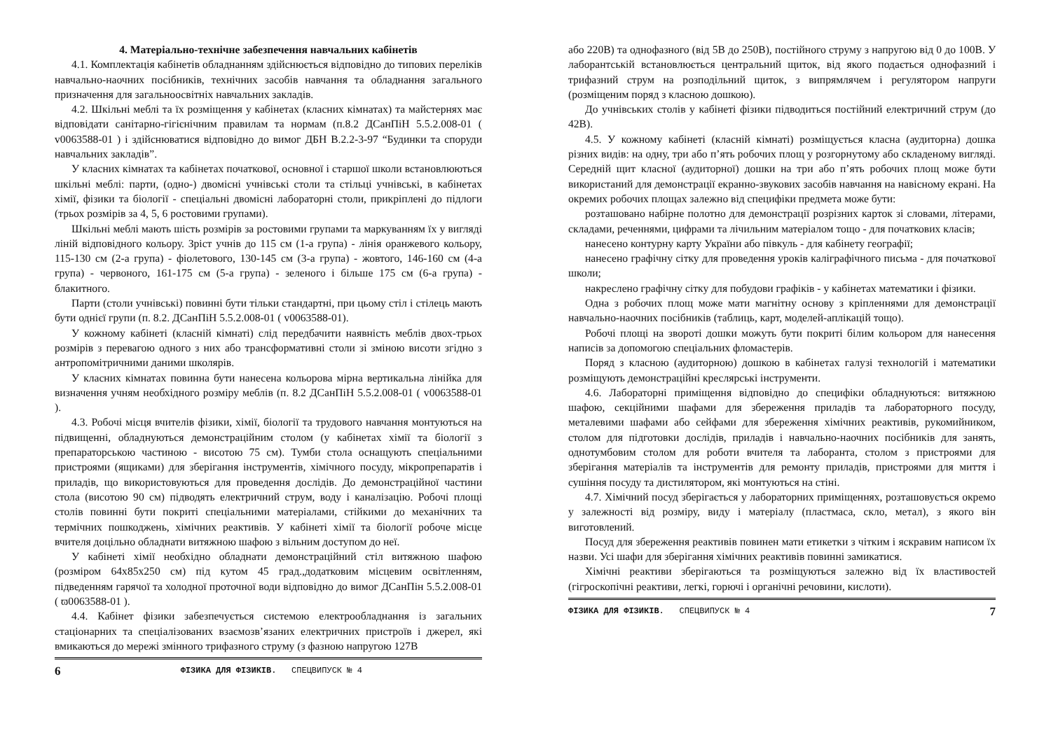4. Матеріально-технічне забезпечення навчальних кабінетів
4.1. Комплектація кабінетів обладнанням здійснюється відповідно до типових переліків навчально-наочних посібників, технічних засобів навчання та обладнання загального призначення для загальноосвітніх навчальних закладів.
4.2. Шкільні меблі та їх розміщення у кабінетах (класних кімнатах) та майстернях має відповідати санітарно-гігієнічним правилам та нормам (п.8.2 ДСанПіН 5.5.2.008-01 ( v0063588-01 ) і здійснюватися відповідно до вимог ДБН В.2.2-3-97 “Будинки та споруди навчальних закладів”.
У класних кімнатах та кабінетах початкової, основної і старшої школи встановлюються шкільні меблі: парти, (одно-) двомісні учнівські столи та стільці учнівські, в кабінетах хімії, фізики та біології - спеціальні двомісні лабораторні столи, прикріплені до підлоги (трьох розмірів за 4, 5, 6 ростовими групами).
Шкільні меблі мають шість розмірів за ростовими групами та маркуванням їх у вигляді ліній відповідного кольору. Зріст учнів до 115 см (1-а група) - лінія оранжевого кольору, 115-130 см (2-а група) - фіолетового, 130-145 см (3-а група) - жовтого, 146-160 см (4-а група) - червоного, 161-175 см (5-а група) - зеленого і більше 175 см (6-а група) - блакитного.
Парти (столи учнівські) повинні бути тільки стандартні, при цьому стіл і стілець мають бути однієї групи (п. 8.2. ДСанПіН 5.5.2.008-01 ( v0063588-01).
У кожному кабінеті (класній кімнаті) слід передбачити наявність меблів двох-трьох розмірів з перевагою одного з них або трансформативні столи зі зміною висоти згідно з антропомітричними даними школярів.
У класних кімнатах повинна бути нанесена кольорова мірна вертикальна лінійка для визначення учням необхідного розміру меблів (п. 8.2 ДСанПіН 5.5.2.008-01 ( v0063588-01 ).
4.3. Робочі місця вчителів фізики, хімії, біології та трудового навчання монтуються на підвищенні, обладнуються демонстраційним столом (у кабінетах хімії та біології з препараторською частиною - висотою 75 см). Тумби стола оснащують спеціальними пристроями (ящиками) для зберігання інструментів, хімічного посуду, мікропрепаратів і приладів, що використовуються для проведення дослідів. До демонстраційної частини стола (висотою 90 см) підводять електричний струм, воду і каналізацію. Робочі площі столів повинні бути покриті спеціальними матеріалами, стійкими до механічних та термічних пошкоджень, хімічних реактивів. У кабінеті хімії та біології робоче місце вчителя доцільно обладнати витяжною шафою з вільним доступом до неї.
У кабінеті хімії необхідно обладнати демонстраційний стіл витяжною шафою (розміром 64х85х250 см) під кутом 45 град.,додатковим місцевим освітленням, підведенням гарячої та холодної проточної води відповідно до вимог ДСанПін 5.5.2.008-01 ( ϖ0063588-01 ).
4.4. Кабінет фізики забезпечується системою електрообладнання із загальних стаціонарних та спеціалізованих взаємозв’язаних електричних пристроїв і джерел, які вмикаються до мережі змінного трифазного струму (з фазною напругою 127В
6 ФІЗИКА ДЛЯ ФІЗИКІВ. СПЕЦВИПУСК № 4
або 220В) та однофазного (від 5В до 250В), постійного струму з напругою від 0 до 100В. У лаборантській встановлюється центральний щиток, від якого подається однофазний і трифазний струм на розподільний щиток, з випрямлячем і регулятором напруги (розміщеним поряд з класною дошкою).
До учнівських столів у кабінеті фізики підводиться постійний електричний струм (до 42В).
4.5. У кожному кабінеті (класній кімнаті) розміщується класна (аудиторна) дошка різних видів: на одну, три або п’ять робочих площ у розгорнутому або складеному вигляді. Середній щит класної (аудиторної) дошки на три або п’ять робочих площ може бути використаний для демонстрації екранно-звукових засобів навчання на навісному екрані. На окремих робочих площах залежно від специфіки предмета може бути:
розташовано набірне полотно для демонстрації розрізних карток зі словами, літерами, складами, реченнями, цифрами та лічильним матеріалом тощо - для початкових класів;
нанесено контурну карту України або півкуль - для кабінету географії;
нанесено графічну сітку для проведення уроків каліграфічного письма - для початкової школи;
накреслено графічну сітку для побудови графіків - у кабінетах математики і фізики.
Одна з робочих площ може мати магнітну основу з кріпленнями для демонстрації навчально-наочних посібників (таблиць, карт, моделей-аплікацій тощо).
Робочі площі на звороті дошки можуть бути покриті білим кольором для нанесення написів за допомогою спеціальних фломастерів.
Поряд з класною (аудиторною) дошкою в кабінетах галузі технологій і математики розміщують демонстраційні креслярські інструменти.
4.6. Лабораторні приміщення відповідно до специфіки обладнуються: витяжною шафою, секційними шафами для збереження приладів та лабораторного посуду, металевими шафами або сейфами для збереження хімічних реактивів, рукомийником, столом для підготовки дослідів, приладів і навчально-наочних посібників для занять, однотумбовим столом для роботи вчителя та лаборанта, столом з пристроями для зберігання матеріалів та інструментів для ремонту приладів, пристроями для миття і сушіння посуду та дистилятором, які монтуються на стіні.
4.7. Хімічний посуд зберігається у лабораторних приміщеннях, розташовується окремо у залежності від розміру, виду і матеріалу (пластмаса, скло, метал), з якого він виготовлений.
Посуд для збереження реактивів повинен мати етикетки з чітким і яскравим написом їх назви. Усі шафи для зберігання хімічних реактивів повинні замикатися.
Хімічні реактиви зберігаються та розміщуються залежно від їх властивостей (гігроскопічні реактиви, легкі, горючі і органічні речовини, кислоти).
ФІЗИКА ДЛЯ ФІЗИКІВ. СПЕЦВИПУСК № 4 7